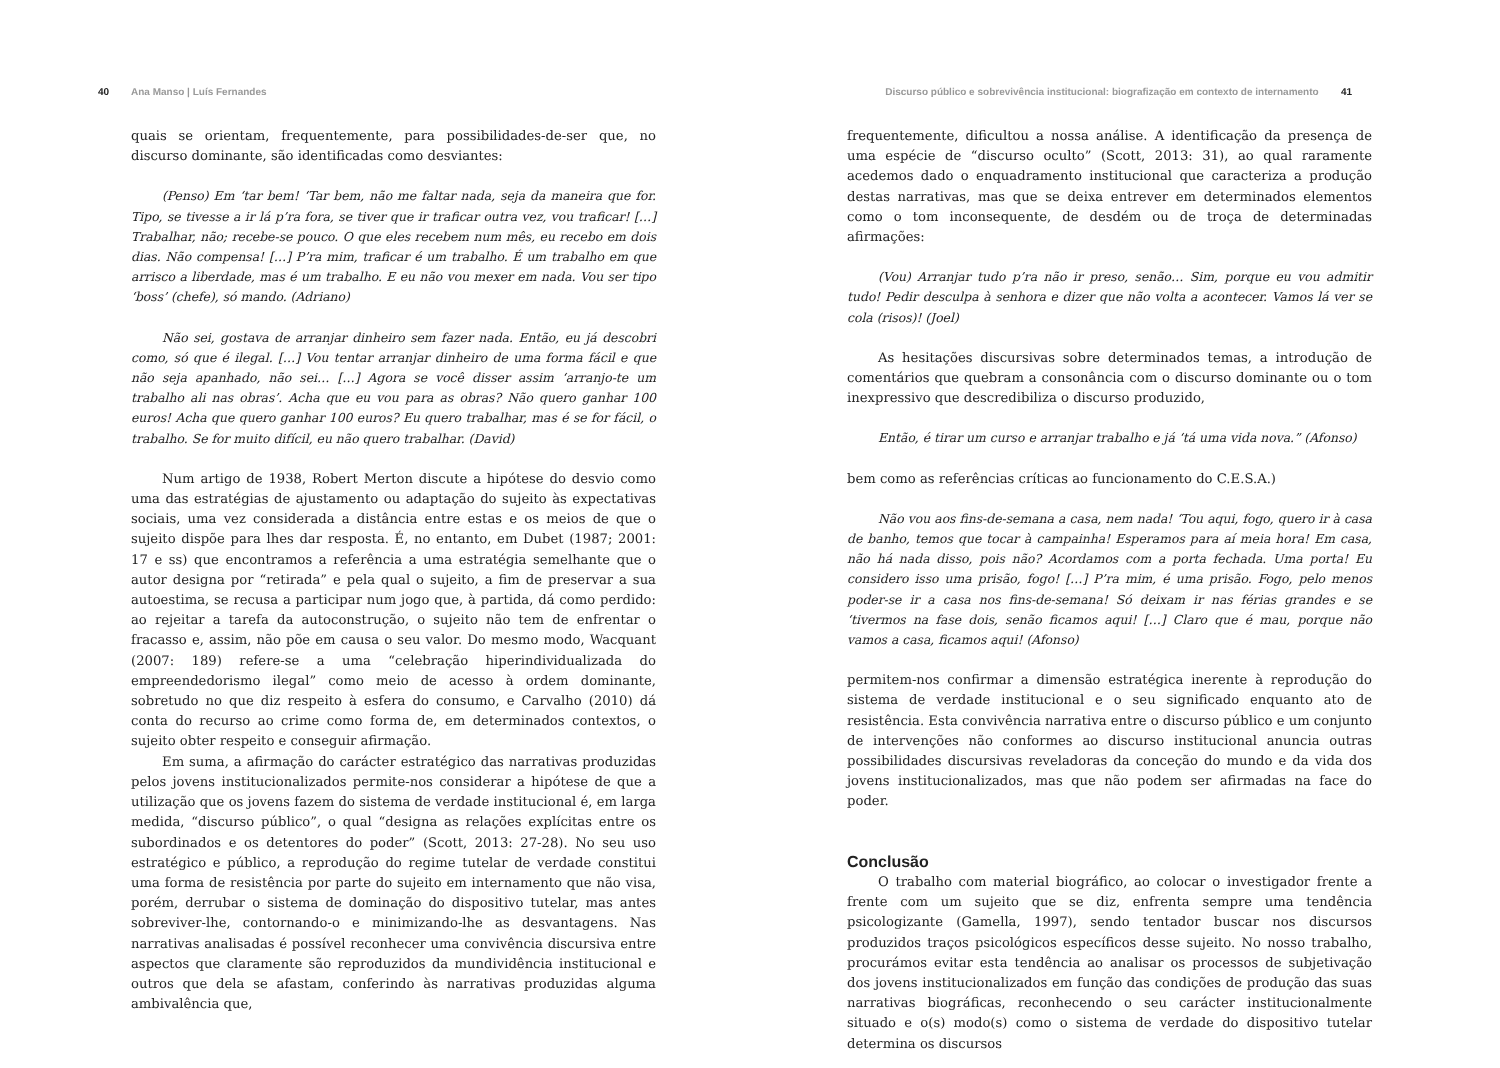40 Ana Manso | Luís Fernandes
quais se orientam, frequentemente, para possibilidades-de-ser que, no discurso dominante, são identificadas como desviantes:
(Penso) Em ‘tar bem! ‘Tar bem, não me faltar nada, seja da maneira que for. Tipo, se tivesse a ir lá p’ra fora, se tiver que ir traficar outra vez, vou traficar! […] Trabalhar, não; recebe-se pouco. O que eles recebem num mês, eu recebo em dois dias. Não compensa! […] P’ra mim, traficar é um trabalho. É um trabalho em que arrisco a liberdade, mas é um trabalho. E eu não vou mexer em nada. Vou ser tipo ‘boss’ (chefe), só mando. (Adriano)
Não sei, gostava de arranjar dinheiro sem fazer nada. Então, eu já descobri como, só que é ilegal. […] Vou tentar arranjar dinheiro de uma forma fácil e que não seja apanhado, não sei… […] Agora se você disser assim ‘arranjo-te um trabalho ali nas obras’. Acha que eu vou para as obras? Não quero ganhar 100 euros! Acha que quero ganhar 100 euros? Eu quero trabalhar, mas é se for fácil, o trabalho. Se for muito difícil, eu não quero trabalhar. (David)
Num artigo de 1938, Robert Merton discute a hipótese do desvio como uma das estratégias de ajustamento ou adaptação do sujeito às expectativas sociais, uma vez considerada a distância entre estas e os meios de que o sujeito dispõe para lhes dar resposta. É, no entanto, em Dubet (1987; 2001: 17 e ss) que encontramos a referência a uma estratégia semelhante que o autor designa por “retirada” e pela qual o sujeito, a fim de preservar a sua autoestima, se recusa a participar num jogo que, à partida, dá como perdido: ao rejeitar a tarefa da autoconstrução, o sujeito não tem de enfrentar o fracasso e, assim, não põe em causa o seu valor. Do mesmo modo, Wacquant (2007: 189) refere-se a uma “celebração hiperindividualizada do empreendedorismo ilegal” como meio de acesso à ordem dominante, sobretudo no que diz respeito à esfera do consumo, e Carvalho (2010) dá conta do recurso ao crime como forma de, em determinados contextos, o sujeito obter respeito e conseguir afirmação.
Em suma, a afirmação do carácter estratégico das narrativas produzidas pelos jovens institucionalizados permite-nos considerar a hipótese de que a utilização que os jovens fazem do sistema de verdade institucional é, em larga medida, “discurso público”, o qual “designa as relações explícitas entre os subordinados e os detentores do poder” (Scott, 2013: 27-28). No seu uso estratégico e público, a reprodução do regime tutelar de verdade constitui uma forma de resistência por parte do sujeito em internamento que não visa, porém, derrubar o sistema de dominação do dispositivo tutelar, mas antes sobreviver-lhe, contornando-o e minimizando-lhe as desvantagens. Nas narrativas analisadas é possível reconhecer uma convivência discursiva entre aspectos que claramente são reproduzidos da mundividência institucional e outros que dela se afastam, conferindo às narrativas produzidas alguma ambivalência que,
Discurso público e sobrevivência institucional: biografização em contexto de internamento 41
frequentemente, dificultou a nossa análise. A identificação da presença de uma espécie de “discurso oculto” (Scott, 2013: 31), ao qual raramente acedemos dado o enquadramento institucional que caracteriza a produção destas narrativas, mas que se deixa entrever em determinados elementos como o tom inconsequente, de desdém ou de troça de determinadas afirmações:
(Vou) Arranjar tudo p’ra não ir preso, senão… Sim, porque eu vou admitir tudo! Pedir desculpa à senhora e dizer que não volta a acontecer. Vamos lá ver se cola (risos)! (Joel)
As hesitações discursivas sobre determinados temas, a introdução de comentários que quebram a consonância com o discurso dominante ou o tom inexpressivo que descredibiliza o discurso produzido,
Então, é tirar um curso e arranjar trabalho e já ‘tá uma vida nova.” (Afonso)
bem como as referências críticas ao funcionamento do C.E.S.A.)
Não vou aos fins-de-semana a casa, nem nada! ‘Tou aqui, fogo, quero ir à casa de banho, temos que tocar à campainha! Esperamos para aí meia hora! Em casa, não há nada disso, pois não? Acordamos com a porta fechada. Uma porta! Eu considero isso uma prisão, fogo! […] P’ra mim, é uma prisão. Fogo, pelo menos poder-se ir a casa nos fins-de-semana! Só deixam ir nas férias grandes e se ‘tivermos na fase dois, senão ficamos aqui! […] Claro que é mau, porque não vamos a casa, ficamos aqui! (Afonso)
permitem-nos confirmar a dimensão estratégica inerente à reprodução do sistema de verdade institucional e o seu significado enquanto ato de resistência. Esta convivência narrativa entre o discurso público e um conjunto de intervenções não conformes ao discurso institucional anuncia outras possibilidades discursivas reveladoras da conceção do mundo e da vida dos jovens institucionalizados, mas que não podem ser afirmadas na face do poder.
Conclusão
O trabalho com material biográfico, ao colocar o investigador frente a frente com um sujeito que se diz, enfrenta sempre uma tendência psicologizante (Gamella, 1997), sendo tentador buscar nos discursos produzidos traços psicológicos específicos desse sujeito. No nosso trabalho, procurámos evitar esta tendência ao analisar os processos de subjetivação dos jovens institucionalizados em função das condições de produção das suas narrativas biográficas, reconhecendo o seu carácter institucionalmente situado e o(s) modo(s) como o sistema de verdade do dispositivo tutelar determina os discursos